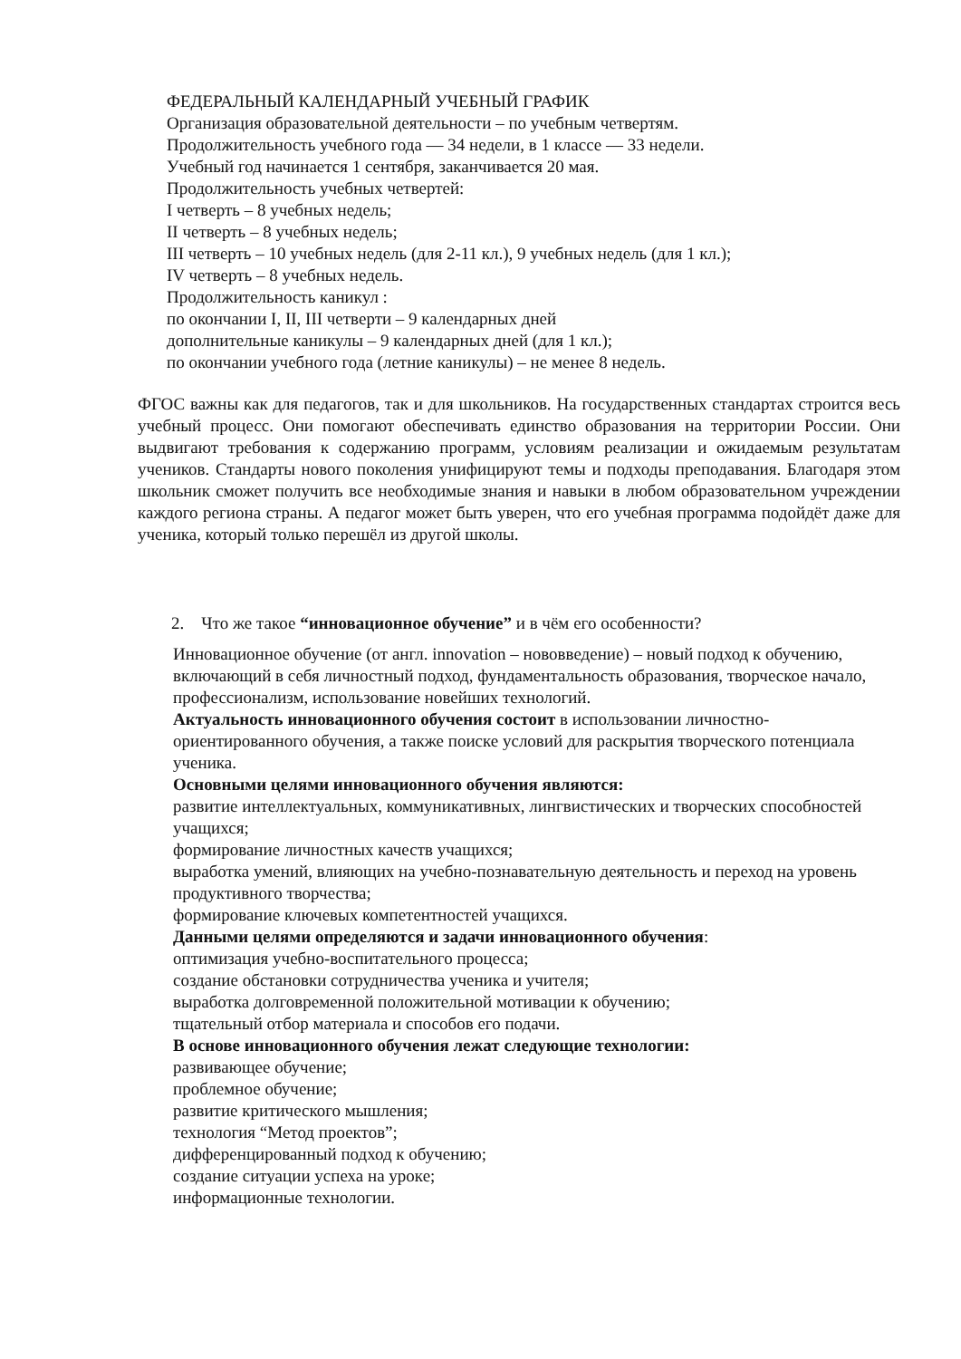ФЕДЕРАЛЬНЫЙ КАЛЕНДАРНЫЙ УЧЕБНЫЙ ГРАФИК
Организация образовательной деятельности – по учебным четвертям.
Продолжительность учебного года — 34 недели, в 1 классе — 33 недели.
Учебный год начинается 1 сентября, заканчивается 20 мая.
Продолжительность учебных четвертей:
I четверть – 8 учебных недель;
II четверть – 8 учебных недель;
III четверть – 10 учебных недель (для 2-11 кл.), 9 учебных недель (для 1 кл.);
IV четверть – 8 учебных недель.
Продолжительность каникул :
по окончании I, II, III четверти – 9 календарных дней
дополнительные каникулы – 9 календарных дней (для 1 кл.);
по окончании учебного года (летние каникулы) – не менее 8 недель.
ФГОС важны как для педагогов, так и для школьников. На государственных стандартах строится весь учебный процесс. Они помогают обеспечивать единство образования на территории России. Они выдвигают требования к содержанию программ, условиям реализации и ожидаемым результатам учеников. Стандарты нового поколения унифицируют темы и подходы преподавания. Благодаря этом школьник сможет получить все необходимые знания и навыки в любом образовательном учреждении каждого региона страны. А педагог может быть уверен, что его учебная программа подойдёт даже для ученика, который только перешёл из другой школы.
2. Что же такое “инновационное обучение” и в чём его особенности?
Инновационное обучение (от англ. innovation – нововведение) – новый подход к обучению, включающий в себя личностный подход, фундаментальность образования, творческое начало, профессионализм, использование новейших технологий.
Актуальность инновационного обучения состоит в использовании личностно-ориентированного обучения, а также поиске условий для раскрытия творческого потенциала ученика.
Основными целями инновационного обучения являются:
развитие интеллектуальных, коммуникативных, лингвистических и творческих способностей учащихся;
формирование личностных качеств учащихся;
выработка умений, влияющих на учебно-познавательную деятельность и переход на уровень продуктивного творчества;
формирование ключевых компетентностей учащихся.
Данными целями определяются и задачи инновационного обучения:
оптимизация учебно-воспитательного процесса;
создание обстановки сотрудничества ученика и учителя;
выработка долговременной положительной мотивации к обучению;
тщательный отбор материала и способов его подачи.
В основе инновационного обучения лежат следующие технологии:
развивающее обучение;
проблемное обучение;
развитие критического мышления;
технология “Метод проектов”;
дифференцированный подход к обучению;
создание ситуации успеха на уроке;
информационные технологии.